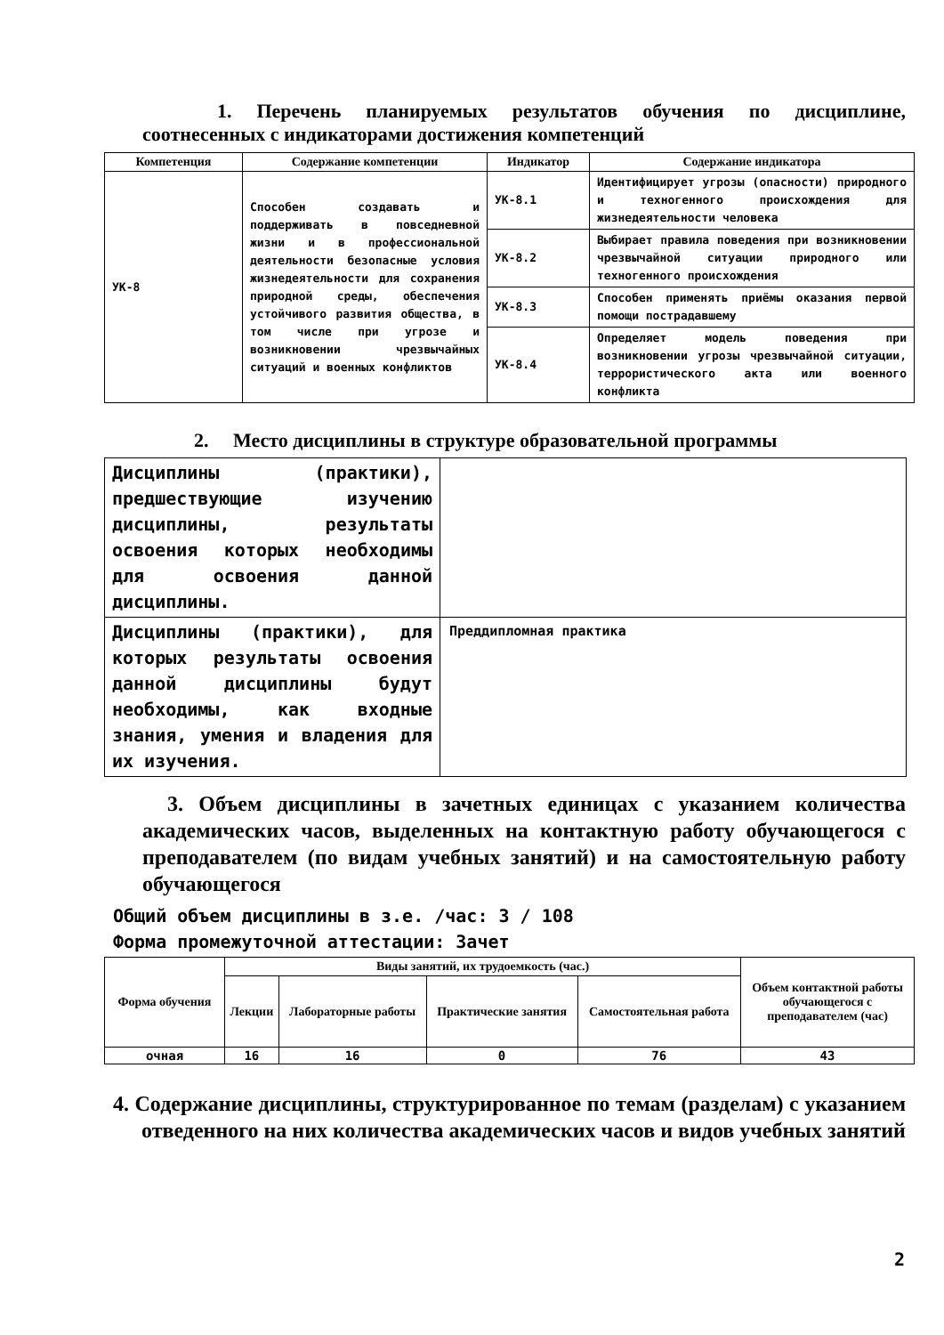1. Перечень планируемых результатов обучения по дисциплине, соотнесенных с индикаторами достижения компетенций
| Компетенция | Содержание компетенции | Индикатор | Содержание индикатора |
| --- | --- | --- | --- |
| УК-8 | Способен создавать и поддерживать в повседневной жизни и в профессиональной деятельности безопасные условия жизнедеятельности для сохранения природной среды, обеспечения устойчивого развития общества, в том числе при угрозе и возникновении чрезвычайных ситуаций и военных конфликтов | УК-8.1 | Идентифицирует угрозы (опасности) природного и техногенного происхождения для жизнедеятельности человека |
| | | УК-8.2 | Выбирает правила поведения при возникновении чрезвычайной ситуации природного или техногенного происхождения |
| | | УК-8.3 | Способен применять приёмы оказания первой помощи пострадавшему |
| | | УК-8.4 | Определяет модель поведения при возникновении угрозы чрезвычайной ситуации, террористического акта или военного конфликта |
2. Место дисциплины в структуре образовательной программы
| Дисциплины (практики), предшествующие изучению дисциплины, результаты освоения которых необходимы для освоения данной дисциплины. | |
| Дисциплины (практики), для которых результаты освоения данной дисциплины будут необходимы, как входные знания, умения и владения для их изучения. | Преддипломная практика |
3. Объем дисциплины в зачетных единицах с указанием количества академических часов, выделенных на контактную работу обучающегося с преподавателем (по видам учебных занятий) и на самостоятельную работу обучающегося
Общий объем дисциплины в з.е. /час: 3 / 108
Форма промежуточной аттестации: Зачет
| Форма обучения | Виды занятий, их трудоемкость (час.) | | | | Объем контактной работы обучающегося с преподавателем (час) |
| --- | --- | --- | --- | --- | --- |
| | Лекции | Лабораторные работы | Практические занятия | Самостоятельная работа | |
| очная | 16 | 16 | 0 | 76 | 43 |
4. Содержание дисциплины, структурированное по темам (разделам) с указанием отведенного на них количества академических часов и видов учебных занятий
2